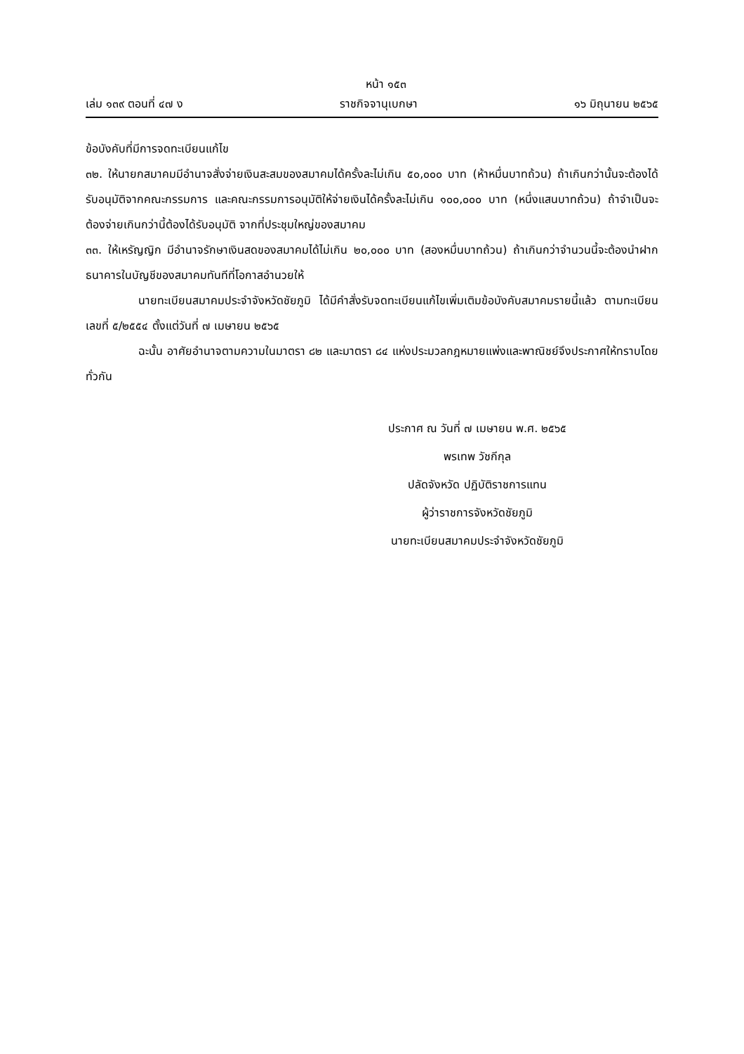หน้า ๑๕๓
เล่ม ๑๓๙ ตอนที่ ๔๗ ง ราชกิจจานุเบกษา ๑๖ มิถุนายน ๒๕๖๕
ข้อบังคับที่มีการจดทะเบียนแก้ไข
๓๒. ให้นายกสมาคมมีอำนาจสั่งจ่ายเงินสะสมของสมาคมได้ครั้งละไม่เกิน ๕๐,๐๐๐ บาท (ห้าหมื่นบาทถ้วน) ถ้าเกินกว่านั้นจะต้องได้รับอนุมัติจากคณะกรรมการ และคณะกรรมการอนุมัติให้จ่ายเงินได้ครั้งละไม่เกิน ๑๐๐,๐๐๐ บาท (หนึ่งแสนบาทถ้วน) ถ้าจำเป็นจะต้องจ่ายเกินกว่านี้ต้องได้รับอนุมัติ จากที่ประชุมใหญ่ของสมาคม
๓๓. ให้เหรัญญิก มีอำนาจรักษาเงินสดของสมาคมได้ไม่เกิน ๒๐,๐๐๐ บาท (สองหมื่นบาทถ้วน) ถ้าเกินกว่าจำนวนนี้จะต้องนำฝากธนาคารในบัญชีของสมาคมทันทีที่โอกาสอำนวยให้
นายทะเบียนสมาคมประจำจังหวัดชัยภูมิ ได้มีคำสั่งรับจดทะเบียนแก้ไขเพิ่มเติมข้อบังคับสมาคมรายนี้แล้ว ตามทะเบียนเลขที่ ๕/๒๕๕๔ ตั้งแต่วันที่ ๗ เมษายน ๒๕๖๕
ฉะนั้น อาศัยอำนาจตามความในมาตรา ๘๒ และมาตรา ๘๔ แห่งประมวลกฎหมายแพ่งและพาณิชย์จึงประกาศให้ทราบโดยทั่วกัน
ประกาศ ณ วันที่ ๗ เมษายน พ.ศ. ๒๕๖๕
พรเทพ วัชกีกุล
ปลัดจังหวัด ปฏิบัติราชการแทน
ผู้ว่าราชการจังหวัดชัยภูมิ
นายทะเบียนสมาคมประจำจังหวัดชัยภูมิ